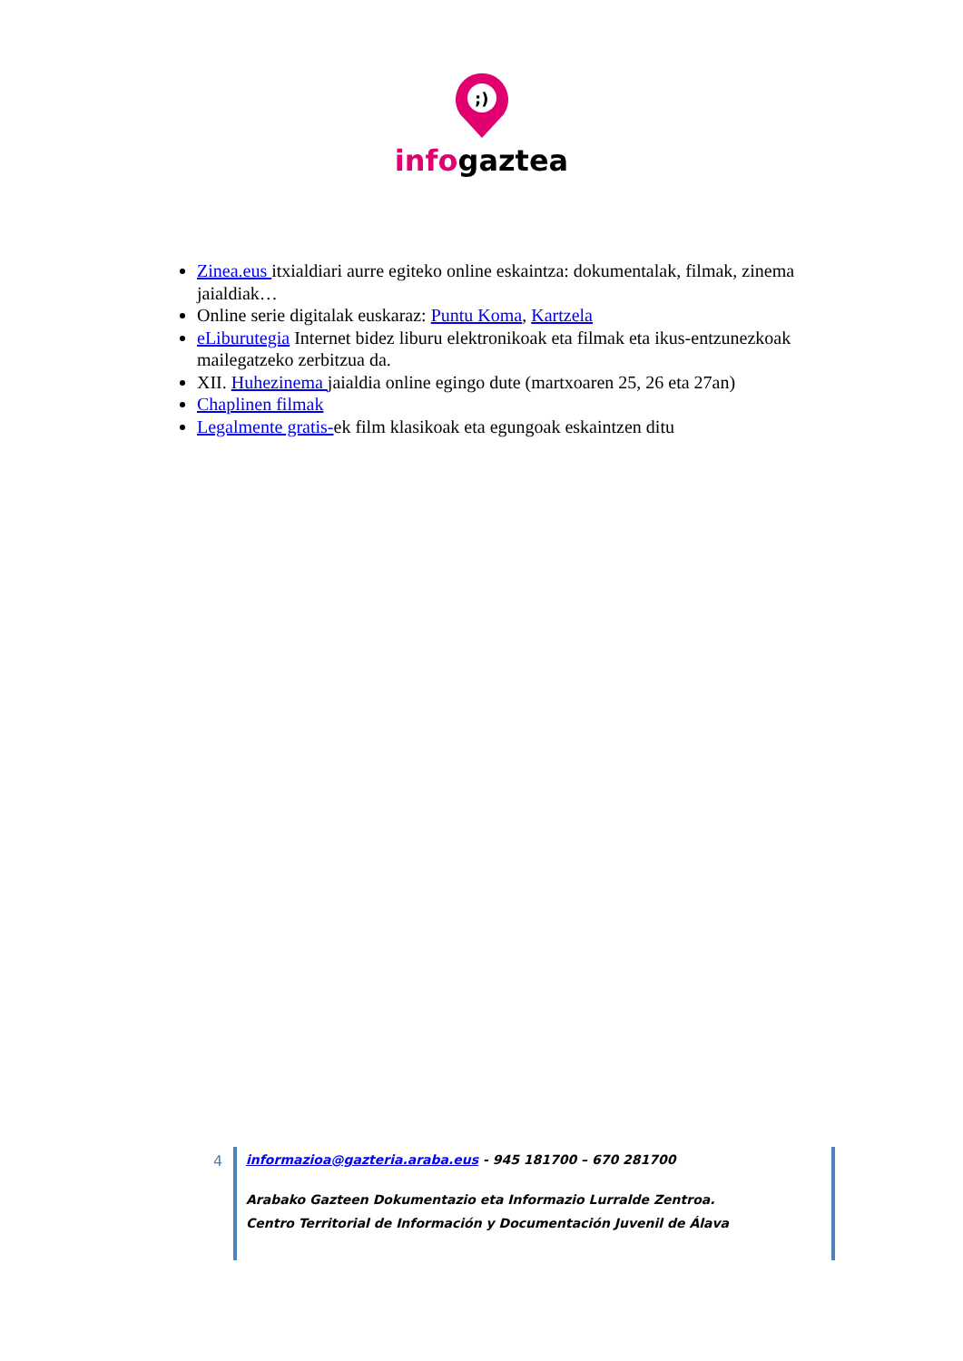;)
infogaztea
Zinea.eus itxialdiari aurre egiteko online eskaintza: dokumentalak, filmak, zinema jaialdiak…
Online serie digitalak euskaraz: Puntu Koma, Kartzela
eLiburutegia Internet bidez liburu elektronikoak eta filmak eta ikus-entzunezkoak mailegatzeko zerbitzua da.
XII. Huhezinema jaialdia online egingo dute (martxoaren 25, 26 eta 27an)
Chaplinen filmak
Legalmente gratis-ek film klasikoak eta egungoak eskaintzen ditu
4 informazioa@gazteria.araba.eus - 945 181700 – 670 281700
Arabako Gazteen Dokumentazio eta Informazio Lurralde Zentroa.
Centro Territorial de Información y Documentación Juvenil de Álava